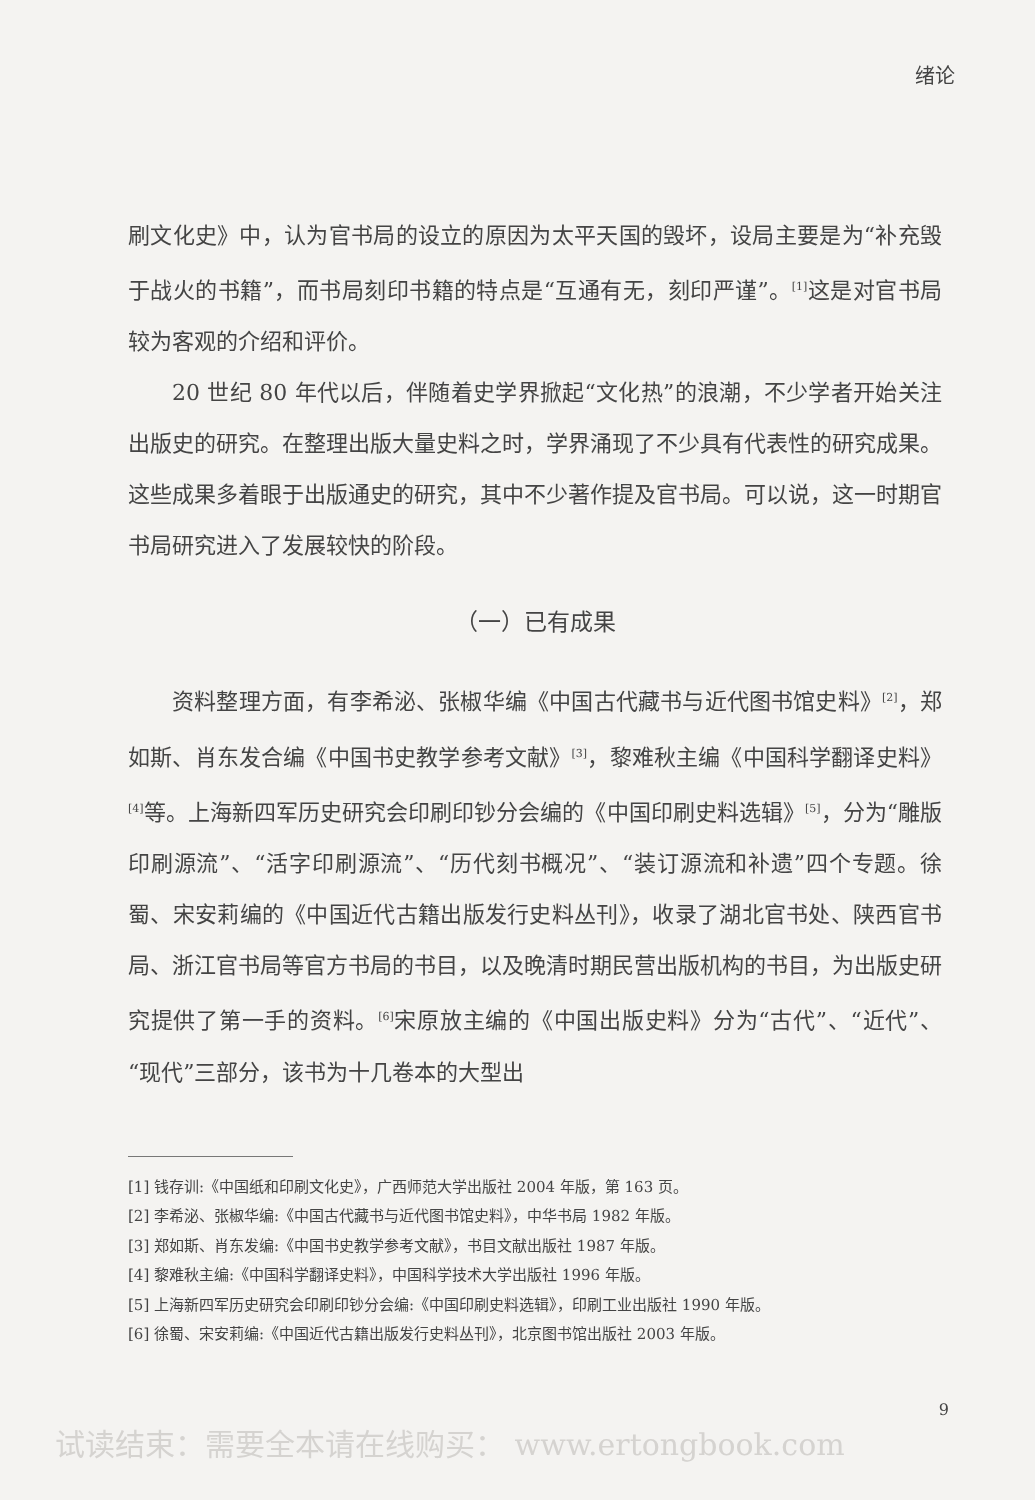绪论
刷文化史》中，认为官书局的设立的原因为太平天国的毁坏，设局主要是为“补充毁于战火的书籍”，而书局刻印书籍的特点是“互通有无，刻印严谨”。<sup>[1]</sup>这是对官书局较为客观的介绍和评价。
20 世纪 80 年代以后，伴随着史学界掀起“文化热”的浪潮，不少学者开始关注出版史的研究。在整理出版大量史料之时，学界涌现了不少具有代表性的研究成果。这些成果多着眼于出版通史的研究，其中不少著作提及官书局。可以说，这一时期官书局研究进入了发展较快的阶段。
（一）已有成果
资料整理方面，有李希泌、张椒华编《中国古代藏书与近代图书馆史料》<sup>[2]</sup>，郑如斯、肖东发合编《中国书史教学参考文献》<sup>[3]</sup>，黎难秋主编《中国科学翻译史料》<sup>[4]</sup>等。上海新四军历史研究会印刷印钞分会编的《中国印刷史料选辑》<sup>[5]</sup>，分为“雕版印刷源流”、“活字印刷源流”、“历代刻书概况”、“装订源流和补遗”四个专题。徐蜀、宋安莉编的《中国近代古籍出版发行史料丛刊》，收录了湖北官书处、陕西官书局、浙江官书局等官方书局的书目，以及晚清时期民营出版机构的书目，为出版史研究提供了第一手的资料。<sup>[6]</sup>宋原放主编的《中国出版史料》分为“古代”、“近代”、“现代”三部分，该书为十几卷本的大型出
[1] 钱存训:《中国纸和印刷文化史》，广西师范大学出版社 2004 年版，第 163 页。
[2] 李希泌、张椒华编:《中国古代藏书与近代图书馆史料》，中华书局 1982 年版。
[3] 郑如斯、肖东发编:《中国书史教学参考文献》，书目文献出版社 1987 年版。
[4] 黎难秋主编:《中国科学翻译史料》，中国科学技术大学出版社 1996 年版。
[5] 上海新四军历史研究会印刷印钞分会编:《中国印刷史料选辑》，印刷工业出版社 1990 年版。
[6] 徐蜀、宋安莉编:《中国近代古籍出版发行史料丛刊》，北京图书馆出版社 2003 年版。
9
试读结束：需要全本请在线购买： www.ertongbook.com